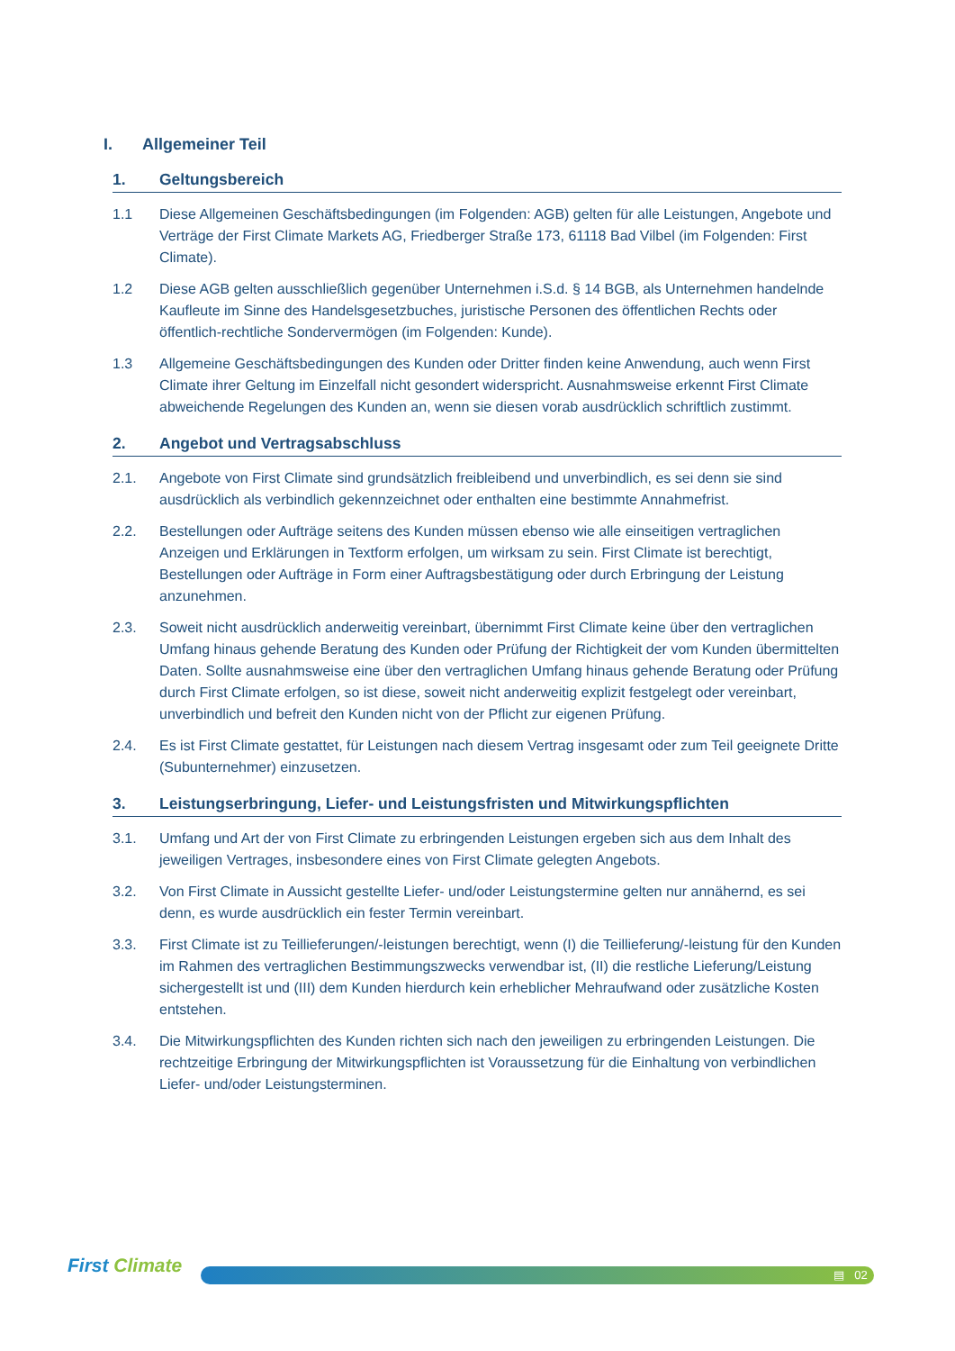I. Allgemeiner Teil
1. Geltungsbereich
1.1 Diese Allgemeinen Geschäftsbedingungen (im Folgenden: AGB) gelten für alle Leistungen, Angebote und Verträge der First Climate Markets AG, Friedberger Straße 173, 61118 Bad Vilbel (im Folgenden: First Climate).
1.2 Diese AGB gelten ausschließlich gegenüber Unternehmen i.S.d. § 14 BGB, als Unternehmen handelnde Kaufleute im Sinne des Handelsgesetzbuches, juristische Personen des öffentlichen Rechts oder öffentlich-rechtliche Sondervermögen (im Folgenden: Kunde).
1.3 Allgemeine Geschäftsbedingungen des Kunden oder Dritter finden keine Anwendung, auch wenn First Climate ihrer Geltung im Einzelfall nicht gesondert widerspricht. Ausnahmsweise erkennt First Climate abweichende Regelungen des Kunden an, wenn sie diesen vorab ausdrücklich schriftlich zustimmt.
2. Angebot und Vertragsabschluss
2.1. Angebote von First Climate sind grundsätzlich freibleibend und unverbindlich, es sei denn sie sind ausdrücklich als verbindlich gekennzeichnet oder enthalten eine bestimmte Annahmefrist.
2.2. Bestellungen oder Aufträge seitens des Kunden müssen ebenso wie alle einseitigen vertraglichen Anzeigen und Erklärungen in Textform erfolgen, um wirksam zu sein. First Climate ist berechtigt, Bestellungen oder Aufträge in Form einer Auftragsbestätigung oder durch Erbringung der Leistung anzunehmen.
2.3. Soweit nicht ausdrücklich anderweitig vereinbart, übernimmt First Climate keine über den vertraglichen Umfang hinaus gehende Beratung des Kunden oder Prüfung der Richtigkeit der vom Kunden übermittelten Daten. Sollte ausnahmsweise eine über den vertraglichen Umfang hinaus gehende Beratung oder Prüfung durch First Climate erfolgen, so ist diese, soweit nicht anderweitig explizit festgelegt oder vereinbart, unverbindlich und befreit den Kunden nicht von der Pflicht zur eigenen Prüfung.
2.4. Es ist First Climate gestattet, für Leistungen nach diesem Vertrag insgesamt oder zum Teil geeignete Dritte (Subunternehmer) einzusetzen.
3. Leistungserbringung, Liefer- und Leistungsfristen und Mitwirkungspflichten
3.1. Umfang und Art der von First Climate zu erbringenden Leistungen ergeben sich aus dem Inhalt des jeweiligen Vertrages, insbesondere eines von First Climate gelegten Angebots.
3.2. Von First Climate in Aussicht gestellte Liefer- und/oder Leistungstermine gelten nur annähernd, es sei denn, es wurde ausdrücklich ein fester Termin vereinbart.
3.3. First Climate ist zu Teillieferungen/-leistungen berechtigt, wenn (I) die Teillieferung/-leistung für den Kunden im Rahmen des vertraglichen Bestimmungszwecks verwendbar ist, (II) die restliche Lieferung/Leistung sichergestellt ist und (III) dem Kunden hierdurch kein erheblicher Mehraufwand oder zusätzliche Kosten entstehen.
3.4. Die Mitwirkungspflichten des Kunden richten sich nach den jeweiligen zu erbringenden Leistungen. Die rechtzeitige Erbringung der Mitwirkungspflichten ist Voraussetzung für die Einhaltung von verbindlichen Liefer- und/oder Leistungsterminen.
First Climate ▤ 02